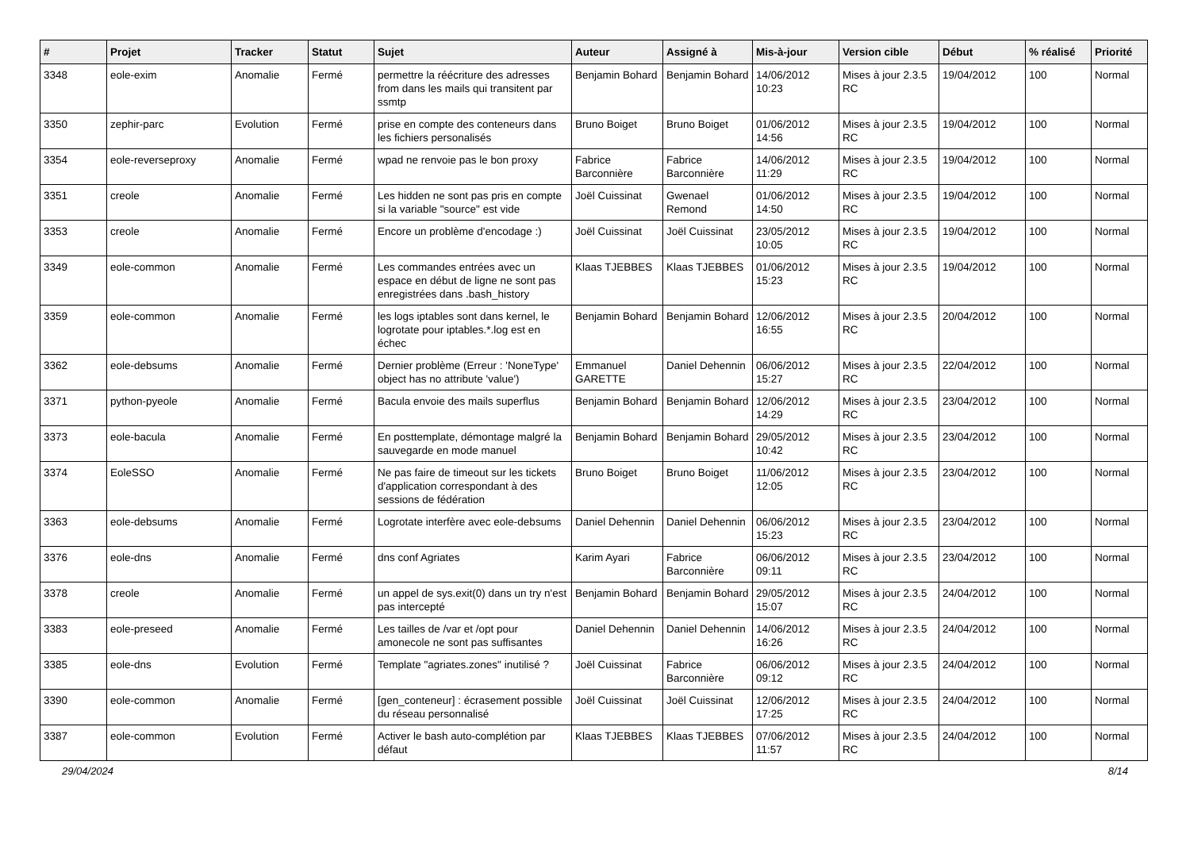| # | Projet | Tracker | Statut | Sujet | Auteur | Assigné à | Mis-à-jour | Version cible | Début | % réalisé | Priorité |
| --- | --- | --- | --- | --- | --- | --- | --- | --- | --- | --- | --- |
| 3348 | eole-exim | Anomalie | Fermé | permettre la réécriture des adresses from dans les mails qui transitent par ssmtp | Benjamin Bohard | Benjamin Bohard | 14/06/2012 10:23 | Mises à jour 2.3.5 RC | 19/04/2012 | 100 | Normal |
| 3350 | zephir-parc | Evolution | Fermé | prise en compte des conteneurs dans les fichiers personalisés | Bruno Boiget | Bruno Boiget | 01/06/2012 14:56 | Mises à jour 2.3.5 RC | 19/04/2012 | 100 | Normal |
| 3354 | eole-reverseproxy | Anomalie | Fermé | wpad ne renvoie pas le bon proxy | Fabrice Barconnière | Fabrice Barconnière | 14/06/2012 11:29 | Mises à jour 2.3.5 RC | 19/04/2012 | 100 | Normal |
| 3351 | creole | Anomalie | Fermé | Les hidden ne sont pas pris en compte si la variable "source" est vide | Joël Cuissinat | Gwenael Remond | 01/06/2012 14:50 | Mises à jour 2.3.5 RC | 19/04/2012 | 100 | Normal |
| 3353 | creole | Anomalie | Fermé | Encore un problème d'encodage :) | Joël Cuissinat | Joël Cuissinat | 23/05/2012 10:05 | Mises à jour 2.3.5 RC | 19/04/2012 | 100 | Normal |
| 3349 | eole-common | Anomalie | Fermé | Les commandes entrées avec un espace en début de ligne ne sont pas enregistrées dans .bash_history | Klaas TJEBBES | Klaas TJEBBES | 01/06/2012 15:23 | Mises à jour 2.3.5 RC | 19/04/2012 | 100 | Normal |
| 3359 | eole-common | Anomalie | Fermé | les logs iptables sont dans kernel, le logrotate pour iptables.*.log est en échec | Benjamin Bohard | Benjamin Bohard | 12/06/2012 16:55 | Mises à jour 2.3.5 RC | 20/04/2012 | 100 | Normal |
| 3362 | eole-debsums | Anomalie | Fermé | Dernier problème (Erreur : 'NoneType' object has no attribute 'value') | Emmanuel GARETTE | Daniel Dehennin | 06/06/2012 15:27 | Mises à jour 2.3.5 RC | 22/04/2012 | 100 | Normal |
| 3371 | python-pyeole | Anomalie | Fermé | Bacula envoie des mails superflus | Benjamin Bohard | Benjamin Bohard | 12/06/2012 14:29 | Mises à jour 2.3.5 RC | 23/04/2012 | 100 | Normal |
| 3373 | eole-bacula | Anomalie | Fermé | En posttemplate, démontage malgré la sauvegarde en mode manuel | Benjamin Bohard | Benjamin Bohard | 29/05/2012 10:42 | Mises à jour 2.3.5 RC | 23/04/2012 | 100 | Normal |
| 3374 | EoleSSO | Anomalie | Fermé | Ne pas faire de timeout sur les tickets d'application correspondant à des sessions de fédération | Bruno Boiget | Bruno Boiget | 11/06/2012 12:05 | Mises à jour 2.3.5 RC | 23/04/2012 | 100 | Normal |
| 3363 | eole-debsums | Anomalie | Fermé | Logrotate interfère avec eole-debsums | Daniel Dehennin | Daniel Dehennin | 06/06/2012 15:23 | Mises à jour 2.3.5 RC | 23/04/2012 | 100 | Normal |
| 3376 | eole-dns | Anomalie | Fermé | dns conf Agriates | Karim Ayari | Fabrice Barconnière | 06/06/2012 09:11 | Mises à jour 2.3.5 RC | 23/04/2012 | 100 | Normal |
| 3378 | creole | Anomalie | Fermé | un appel de sys.exit(0) dans un try n'est pas intercepté | Benjamin Bohard | Benjamin Bohard | 29/05/2012 15:07 | Mises à jour 2.3.5 RC | 24/04/2012 | 100 | Normal |
| 3383 | eole-preseed | Anomalie | Fermé | Les tailles de /var et /opt pour amonecole ne sont pas suffisantes | Daniel Dehennin | Daniel Dehennin | 14/06/2012 16:26 | Mises à jour 2.3.5 RC | 24/04/2012 | 100 | Normal |
| 3385 | eole-dns | Evolution | Fermé | Template "agriates.zones" inutilisé ? | Joël Cuissinat | Fabrice Barconnière | 06/06/2012 09:12 | Mises à jour 2.3.5 RC | 24/04/2012 | 100 | Normal |
| 3390 | eole-common | Anomalie | Fermé | [gen_conteneur] : écrasement possible du réseau personnalisé | Joël Cuissinat | Joël Cuissinat | 12/06/2012 17:25 | Mises à jour 2.3.5 RC | 24/04/2012 | 100 | Normal |
| 3387 | eole-common | Evolution | Fermé | Activer le bash auto-complétion par défaut | Klaas TJEBBES | Klaas TJEBBES | 07/06/2012 11:57 | Mises à jour 2.3.5 RC | 24/04/2012 | 100 | Normal |
29/04/2024 8/14